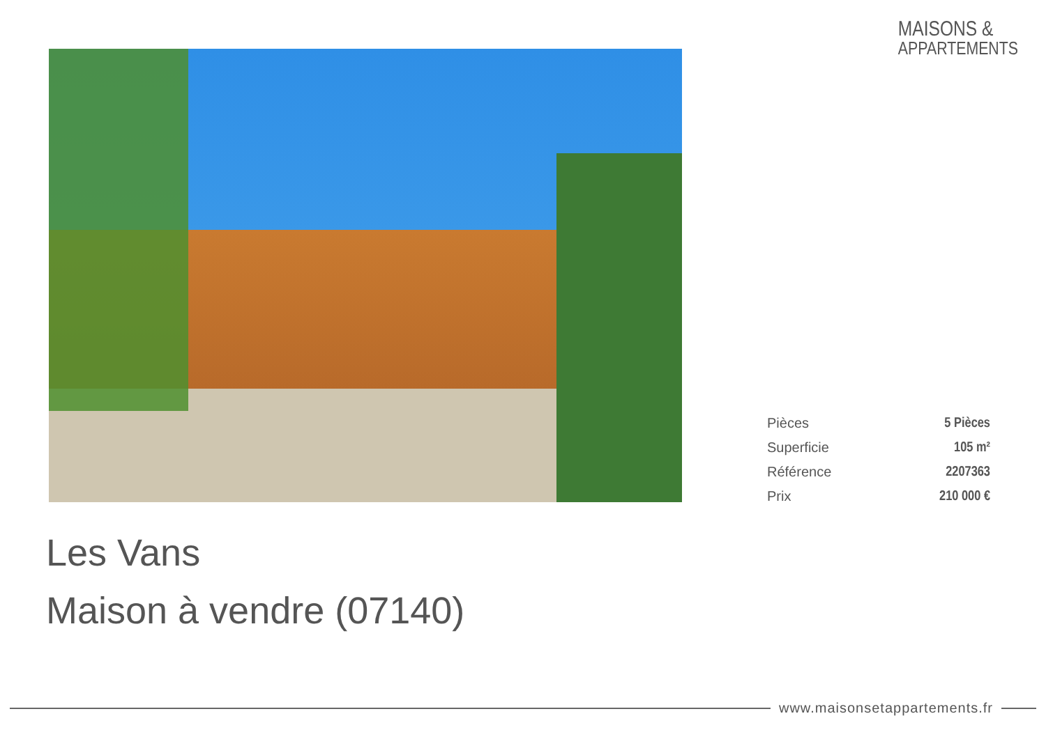MAISONS &
APPARTEMENTS
| Pièces | 5 Pièces |
| Superficie | 105 m² |
| Référence | 2207363 |
| Prix | 210 000 € |
Les Vans
Maison à vendre (07140)
www.maisonsetappartements.fr